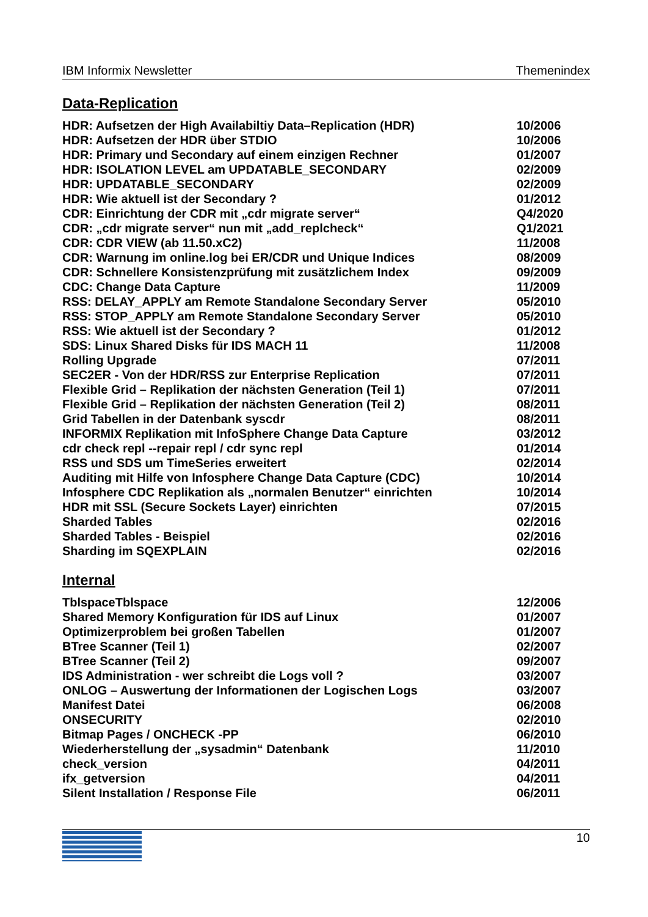IBM Informix Newsletter Themenindex
Data-Replication
| HDR: Aufsetzen der High Availabiltiy Data–Replication (HDR) | 10/2006 |
| HDR: Aufsetzen der HDR über STDIO | 10/2006 |
| HDR: Primary und Secondary auf einem einzigen Rechner | 01/2007 |
| HDR: ISOLATION LEVEL am UPDATABLE_SECONDARY | 02/2009 |
| HDR: UPDATABLE_SECONDARY | 02/2009 |
| HDR: Wie aktuell ist der Secondary ? | 01/2012 |
| CDR: Einrichtung der CDR mit „cdr migrate server“ | Q4/2020 |
| CDR: „cdr migrate server“ nun mit „add_replcheck“ | Q1/2021 |
| CDR: CDR VIEW (ab 11.50.xC2) | 11/2008 |
| CDR: Warnung im online.log bei ER/CDR und Unique Indices | 08/2009 |
| CDR: Schnellere Konsistenzprüfung mit zusätzlichem Index | 09/2009 |
| CDC: Change Data Capture | 11/2009 |
| RSS: DELAY_APPLY am Remote Standalone Secondary Server | 05/2010 |
| RSS: STOP_APPLY am Remote Standalone Secondary Server | 05/2010 |
| RSS: Wie aktuell ist der Secondary ? | 01/2012 |
| SDS: Linux Shared Disks für IDS MACH 11 | 11/2008 |
| Rolling Upgrade | 07/2011 |
| SEC2ER - Von der HDR/RSS zur Enterprise Replication | 07/2011 |
| Flexible Grid – Replikation der nächsten Generation (Teil 1) | 07/2011 |
| Flexible Grid – Replikation der nächsten Generation (Teil 2) | 08/2011 |
| Grid Tabellen in der Datenbank syscdr | 08/2011 |
| INFORMIX Replikation mit InfoSphere Change Data Capture | 03/2012 |
| cdr check repl --repair repl / cdr sync repl | 01/2014 |
| RSS und SDS um TimeSeries erweitert | 02/2014 |
| Auditing mit Hilfe von Infosphere Change Data Capture (CDC) | 10/2014 |
| Infosphere CDC Replikation als „normalen Benutzer“ einrichten | 10/2014 |
| HDR mit SSL (Secure Sockets Layer) einrichten | 07/2015 |
| Sharded Tables | 02/2016 |
| Sharded Tables - Beispiel | 02/2016 |
| Sharding im SQEXPLAIN | 02/2016 |
Internal
| TblspaceTblspace | 12/2006 |
| Shared Memory Konfiguration für IDS auf Linux | 01/2007 |
| Optimizerproblem bei großen Tabellen | 01/2007 |
| BTree Scanner (Teil 1) | 02/2007 |
| BTree Scanner (Teil 2) | 09/2007 |
| IDS Administration - wer schreibt die Logs voll ? | 03/2007 |
| ONLOG – Auswertung der Informationen der Logischen Logs | 03/2007 |
| Manifest Datei | 06/2008 |
| ONSECURITY | 02/2010 |
| Bitmap Pages / ONCHECK -PP | 06/2010 |
| Wiederherstellung der „sysadmin“ Datenbank | 11/2010 |
| check_version | 04/2011 |
| ifx_getversion | 04/2011 |
| Silent Installation / Response File | 06/2011 |
10